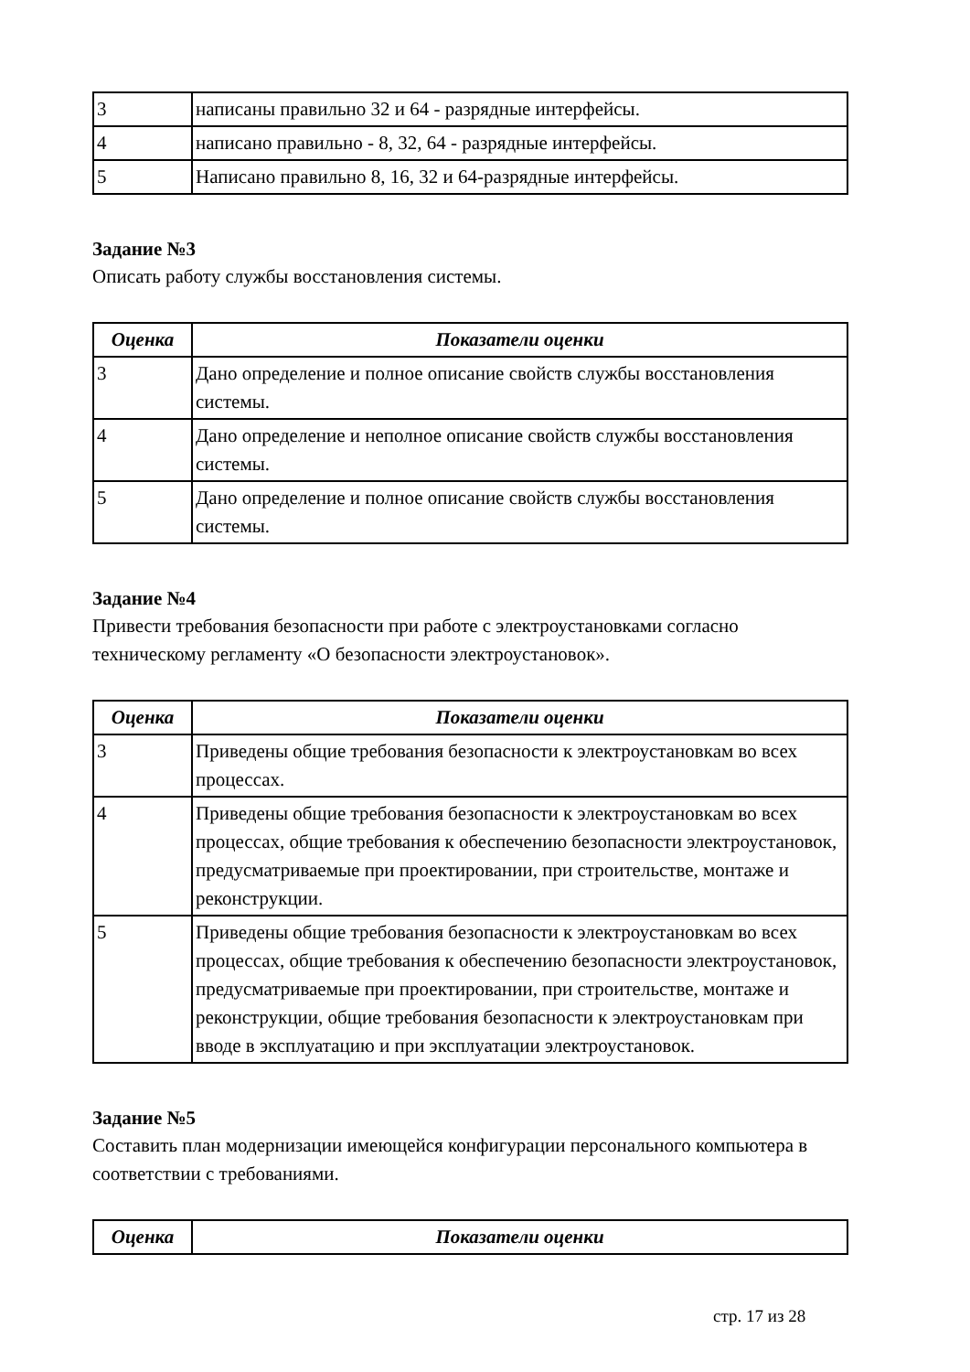| 3 | написаны правильно 32 и 64 - разрядные интерфейсы. |
| 4 | написано правильно - 8, 32, 64 - разрядные интерфейсы. |
| 5 | Написано правильно 8, 16, 32 и 64-разрядные интерфейсы. |
Задание №3
Описать работу службы восстановления системы.
| Оценка | Показатели оценки |
| --- | --- |
| 3 | Дано определение и полное описание свойств службы восстановления системы. |
| 4 | Дано определение и неполное описание свойств службы восстановления системы. |
| 5 | Дано определение и полное описание свойств службы восстановления системы. |
Задание №4
Привести требования безопасности при работе с электроустановками согласно техническому регламенту «О безопасности электроустановок».
| Оценка | Показатели оценки |
| --- | --- |
| 3 | Приведены общие требования безопасности к электроустановкам во всех процессах. |
| 4 | Приведены общие требования безопасности к электроустановкам во всех процессах, общие требования к обеспечению безопасности электроустановок, предусматриваемые при проектировании, при строительстве, монтаже и реконструкции. |
| 5 | Приведены общие требования безопасности к электроустановкам во всех процессах, общие требования к обеспечению безопасности электроустановок, предусматриваемые при проектировании, при строительстве, монтаже и реконструкции, общие требования безопасности к электроустановкам при вводе в эксплуатацию и при эксплуатации электроустановок. |
Задание №5
Составить план модернизации имеющейся конфигурации персонального компьютера в соответствии с требованиями.
| Оценка | Показатели оценки |
| --- | --- |
стр. 17 из 28